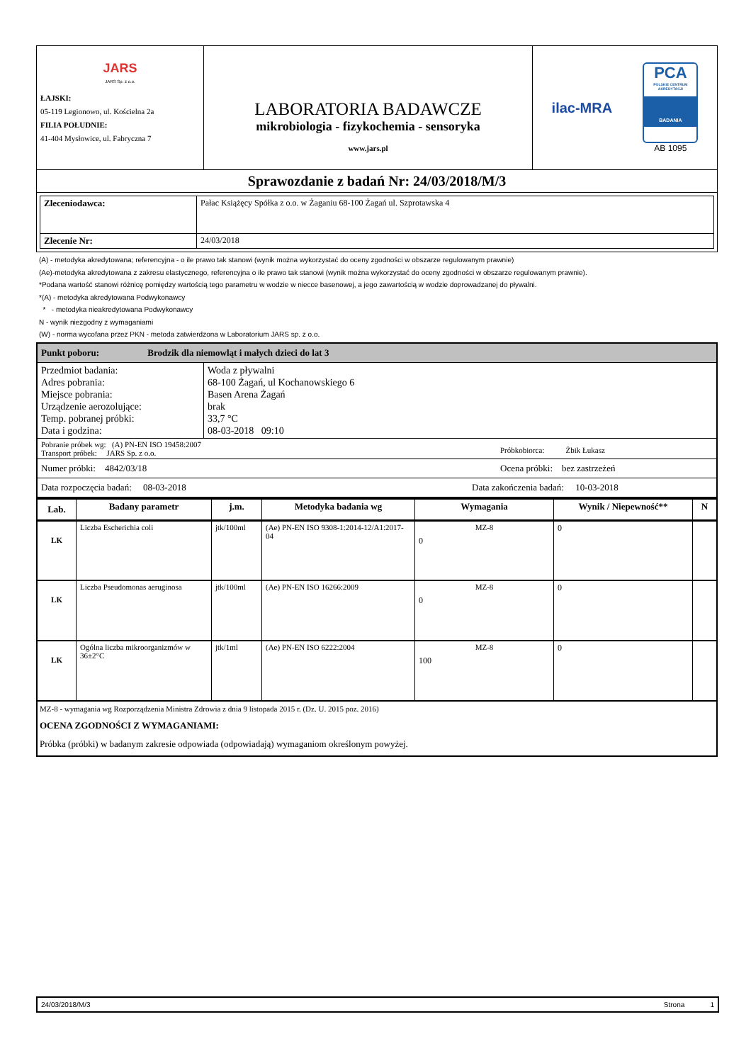| JARS JARS Sp. z o.o. ŁAJSKI: 05-119 Legionowo, ul. Kościelna 2a FILIA POŁUDNIE: 41-404 Mysłowice, ul. Fabryczna 7 | LABORATORIA BADAWCZE mikrobiologia - fizykochemia - sensoryka www.jars.pl | ilac-MRA PCA POLSKIE CENTRUM AKREDYTACJI BADANIA AB 1095 |
| Sprawozdanie z badań Nr: 24/03/2018/M/3 | | |
| / Zleceniodawca: / Pałac Książęcy Spółka z o.o. w Żaganiu 68-100 Żagań ul. Szprotawska 4 / / Zlecenie Nr: / 24/03/2018 / | | |
(A) - metodyka akredytowana; referencyjna - o ile prawo tak stanowi (wynik można wykorzystać do oceny zgodności w obszarze regulowanym prawnie)
(Ae)-metodyka akredytowana z zakresu elastycznego, referencyjna o ile prawo tak stanowi (wynik można wykorzystać do oceny zgodności w obszarze regulowanym prawnie).
*Podana wartość stanowi różnicę pomiędzy wartością tego parametru w wodzie w niecce basenowej, a jego zawartością w wodzie doprowadzanej do pływalni.
*(A) - metodyka akredytowana Podwykonawcy
* - metodyka nieakredytowana Podwykonawcy
N - wynik niezgodny z wymaganiami
(W) - norma wycofana przez PKN - metoda zatwierdzona w Laboratorium JARS sp. z o.o.
| Punkt poboru: Brodzik dla niemowląt i małych dzieci do lat 3 | |
| Przedmiot badania: Adres pobrania: Miejsce pobrania: Urządzenie aerozolujące: Temp. pobranej próbki: Data i godzina: | Woda z pływalni 68-100 Żagań, ul Kochanowskiego 6 Basen Arena Żagań brak 33,7 °C 08-03-2018 09:10 |
| Pobranie próbek wg: (A) PN-EN ISO 19458:2007 Transport próbek: JARS Sp. z o.o. Próbkobiorca: Żbik Łukasz | |
| Numer próbki: 4842/03/18 Ocena próbki: bez zastrzeżeń | |
| Data rozpoczęcia badań: 08-03-2018 Data zakończenia badań: 10-03-2018 | |
| Lab. | Badany parametr | j.m. | Metodyka badania wg | Wymagania | Wynik / Niepewność** | N |
| --- | --- | --- | --- | --- | --- | --- |
| LK | Liczba Escherichia coli | jtk/100ml | (Ae) PN-EN ISO 9308-1:2014-12/A1:2017-04 | MZ-8 0 | 0 | |
| LK | Liczba Pseudomonas aeruginosa | jtk/100ml | (Ae) PN-EN ISO 16266:2009 | MZ-8 0 | 0 | |
| LK | Ogólna liczba mikroorganizmów w 36±2°C | jtk/1ml | (Ae) PN-EN ISO 6222:2004 | MZ-8 100 | 0 | |
MZ-8 - wymagania wg Rozporządzenia Ministra Zdrowia z dnia 9 listopada 2015 r. (Dz. U. 2015 poz. 2016)
OCENA ZGODNOŚCI Z WYMAGANIAMI:
Próbka (próbki) w badanym zakresie odpowiada (odpowiadają) wymaganiom określonym powyżej.
24/03/2018/M/3 Strona 1